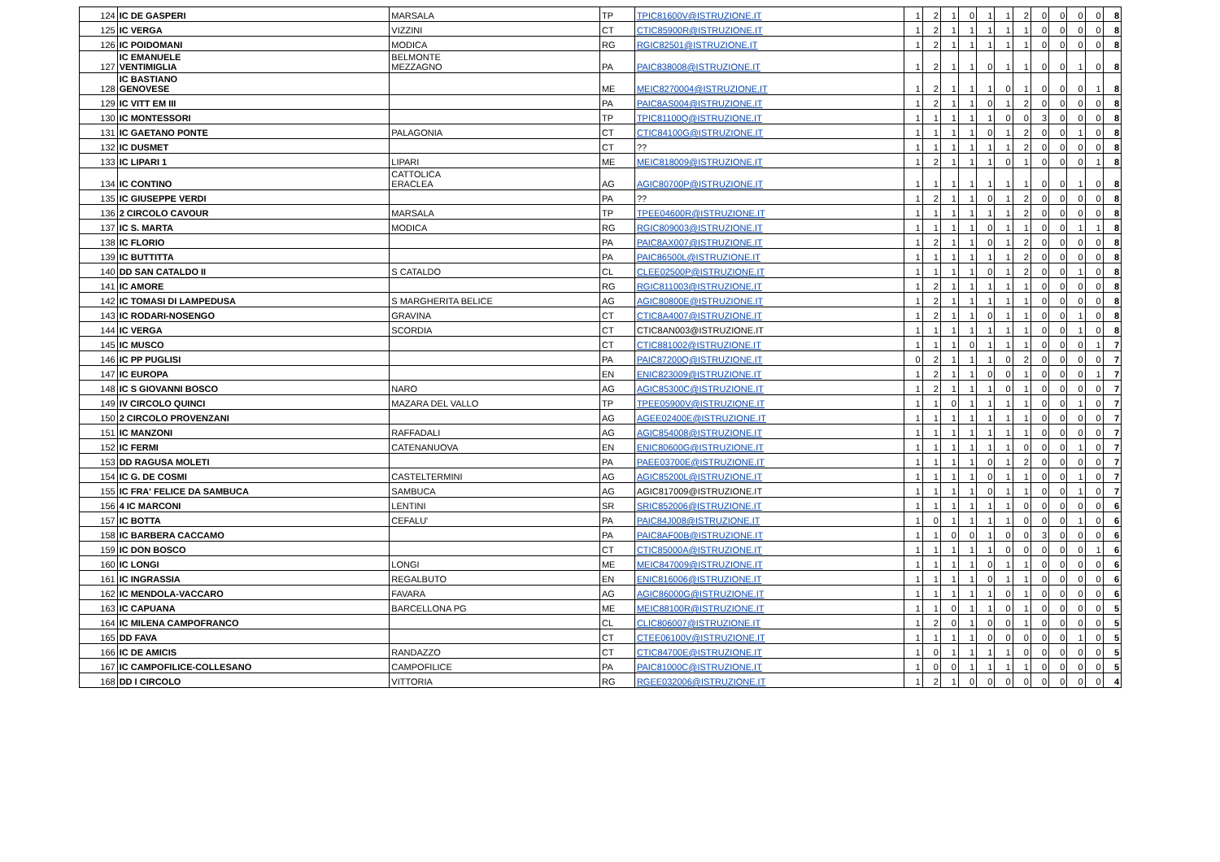| 124 | IC DE GASPERI | MARSALA | TP | TPIC81600V@ISTRUZIONE.IT | 1 | 2 | 1 | 0 | 1 | 1 | 2 | 0 | 0 | 0 | 0 | 8 |
| 125 | IC VERGA | VIZZINI | CT | CTIC85900R@ISTRUZIONE.IT | 1 | 2 | 1 | 1 | 1 | 1 | 1 | 0 | 0 | 0 | 0 | 8 |
| 126 | IC POIDOMANI | MODICA | RG | RGIC82501@ISTRUZIONE.IT | 1 | 2 | 1 | 1 | 1 | 1 | 1 | 0 | 0 | 0 | 0 | 8 |
| 127 | IC EMANUELE VENTIMIGLIA | BELMONTE MEZZAGNO | PA | PAIC838008@ISTRUZIONE.IT | 1 | 2 | 1 | 1 | 0 | 1 | 1 | 0 | 0 | 1 | 0 | 8 |
| 128 | IC BASTIANO GENOVESE | | ME | MEIC8270004@ISTRUZIONE.IT | 1 | 2 | 1 | 1 | 1 | 0 | 1 | 0 | 0 | 0 | 1 | 8 |
| 129 | IC VITT EM III | | PA | PAIC8AS004@ISTRUZIONE.IT | 1 | 2 | 1 | 1 | 0 | 1 | 2 | 0 | 0 | 0 | 0 | 8 |
| 130 | IC MONTESSORI | | TP | TPIC81100Q@ISTRUZIONE.IT | 1 | 1 | 1 | 1 | 1 | 0 | 0 | 3 | 0 | 0 | 0 | 8 |
| 131 | IC GAETANO PONTE | PALAGONIA | CT | CTIC84100G@ISTRUZIONE.IT | 1 | 1 | 1 | 1 | 0 | 1 | 2 | 0 | 0 | 1 | 0 | 8 |
| 132 | IC DUSMET | | CT | ?? | 1 | 1 | 1 | 1 | 1 | 1 | 2 | 0 | 0 | 0 | 0 | 8 |
| 133 | IC LIPARI 1 | LIPARI | ME | MEIC818009@ISTRUZIONE.IT | 1 | 2 | 1 | 1 | 1 | 0 | 1 | 0 | 0 | 0 | 1 | 8 |
| 134 | IC CONTINO | CATTOLICA ERACLEA | AG | AGIC80700P@ISTRUZIONE.IT | 1 | 1 | 1 | 1 | 1 | 1 | 1 | 0 | 0 | 1 | 0 | 8 |
| 135 | IC GIUSEPPE VERDI | | PA | ?? | 1 | 2 | 1 | 1 | 0 | 1 | 2 | 0 | 0 | 0 | 0 | 8 |
| 136 | 2 CIRCOLO CAVOUR | MARSALA | TP | TPEE04600R@ISTRUZIONE.IT | 1 | 1 | 1 | 1 | 1 | 1 | 2 | 0 | 0 | 0 | 0 | 8 |
| 137 | IC S. MARTA | MODICA | RG | RGIC809003@ISTRUZIONE.IT | 1 | 1 | 1 | 1 | 0 | 1 | 1 | 0 | 0 | 1 | 1 | 8 |
| 138 | IC FLORIO | | PA | PAIC8AX007@ISTRUZIONE.IT | 1 | 2 | 1 | 1 | 0 | 1 | 2 | 0 | 0 | 0 | 0 | 8 |
| 139 | IC BUTTITTA | | PA | PAIC86500L@ISTRUZIONE.IT | 1 | 1 | 1 | 1 | 1 | 1 | 2 | 0 | 0 | 0 | 0 | 8 |
| 140 | DD SAN CATALDO II | S CATALDO | CL | CLEE02500P@ISTRUZIONE.IT | 1 | 1 | 1 | 1 | 0 | 1 | 2 | 0 | 0 | 1 | 0 | 8 |
| 141 | IC AMORE | | RG | RGIC811003@ISTRUZIONE.IT | 1 | 2 | 1 | 1 | 1 | 1 | 1 | 0 | 0 | 0 | 0 | 8 |
| 142 | IC TOMASI DI LAMPEDUSA | S MARGHERITA BELICE | AG | AGIC80800E@ISTRUZIONE.IT | 1 | 2 | 1 | 1 | 1 | 1 | 1 | 0 | 0 | 0 | 0 | 8 |
| 143 | IC RODARI-NOSENGO | GRAVINA | CT | CTIC8A4007@ISTRUZIONE.IT | 1 | 2 | 1 | 1 | 0 | 1 | 1 | 0 | 0 | 1 | 0 | 8 |
| 144 | IC VERGA | SCORDIA | CT | CTIC8AN003@ISTRUZIONE.IT | 1 | 1 | 1 | 1 | 1 | 1 | 1 | 0 | 0 | 1 | 0 | 8 |
| 145 | IC MUSCO | | CT | CTIC881002@ISTRUZIONE.IT | 1 | 1 | 1 | 0 | 1 | 1 | 1 | 0 | 0 | 0 | 1 | 7 |
| 146 | IC PP PUGLISI | | PA | PAIC87200Q@ISTRUZIONE.IT | 0 | 2 | 1 | 1 | 1 | 0 | 2 | 0 | 0 | 0 | 0 | 7 |
| 147 | IC EUROPA | | EN | ENIC823009@ISTRUZIONE.IT | 1 | 2 | 1 | 1 | 0 | 0 | 1 | 0 | 0 | 0 | 1 | 7 |
| 148 | IC S GIOVANNI BOSCO | NARO | AG | AGIC85300C@ISTRUZIONE.IT | 1 | 2 | 1 | 1 | 1 | 0 | 1 | 0 | 0 | 0 | 0 | 7 |
| 149 | IV CIRCOLO QUINCI | MAZARA DEL VALLO | TP | TPEE05900V@ISTRUZIONE.IT | 1 | 1 | 0 | 1 | 1 | 1 | 1 | 0 | 0 | 1 | 0 | 7 |
| 150 | 2 CIRCOLO PROVENZANI | | AG | AGEE02400E@ISTRUZIONE.IT | 1 | 1 | 1 | 1 | 1 | 1 | 1 | 0 | 0 | 0 | 0 | 7 |
| 151 | IC MANZONI | RAFFADALI | AG | AGIC854008@ISTRUZIONE.IT | 1 | 1 | 1 | 1 | 1 | 1 | 1 | 0 | 0 | 0 | 0 | 7 |
| 152 | IC FERMI | CATENANUOVA | EN | ENIC80600G@ISTRUZIONE.IT | 1 | 1 | 1 | 1 | 1 | 1 | 0 | 0 | 0 | 1 | 0 | 7 |
| 153 | DD RAGUSA MOLETI | | PA | PAEE03700E@ISTRUZIONE.IT | 1 | 1 | 1 | 1 | 0 | 1 | 2 | 0 | 0 | 0 | 0 | 7 |
| 154 | IC G. DE COSMI | CASTELTERMINI | AG | AGIC85200L@ISTRUZIONE.IT | 1 | 1 | 1 | 1 | 0 | 1 | 1 | 0 | 0 | 1 | 0 | 7 |
| 155 | IC FRA' FELICE DA SAMBUCA | SAMBUCA | AG | AGIC817009@ISTRUZIONE.IT | 1 | 1 | 1 | 1 | 0 | 1 | 1 | 0 | 0 | 1 | 0 | 7 |
| 156 | 4 IC MARCONI | LENTINI | SR | SRIC852006@ISTRUZIONE.IT | 1 | 1 | 1 | 1 | 1 | 1 | 0 | 0 | 0 | 0 | 0 | 6 |
| 157 | IC BOTTA | CEFALU' | PA | PAIC84J008@ISTRUZIONE.IT | 1 | 0 | 1 | 1 | 1 | 1 | 0 | 0 | 0 | 1 | 0 | 6 |
| 158 | IC BARBERA CACCAMO | | PA | PAIC8AF00B@ISTRUZIONE.IT | 1 | 1 | 0 | 0 | 1 | 0 | 0 | 3 | 0 | 0 | 0 | 6 |
| 159 | IC DON BOSCO | | CT | CTIC85000A@ISTRUZIONE.IT | 1 | 1 | 1 | 1 | 1 | 0 | 0 | 0 | 0 | 0 | 1 | 6 |
| 160 | IC LONGI | LONGI | ME | MEIC847009@ISTRUZIONE.IT | 1 | 1 | 1 | 1 | 0 | 1 | 1 | 0 | 0 | 0 | 0 | 6 |
| 161 | IC INGRASSIA | REGALBUTO | EN | ENIC816006@ISTRUZIONE.IT | 1 | 1 | 1 | 1 | 0 | 1 | 1 | 0 | 0 | 0 | 0 | 6 |
| 162 | IC MENDOLA-VACCARO | FAVARA | AG | AGIC86000G@ISTRUZIONE.IT | 1 | 1 | 1 | 1 | 1 | 0 | 1 | 0 | 0 | 0 | 0 | 6 |
| 163 | IC CAPUANA | BARCELLONA PG | ME | MEIC88100R@ISTRUZIONE.IT | 1 | 1 | 0 | 1 | 1 | 0 | 1 | 0 | 0 | 0 | 0 | 5 |
| 164 | IC MILENA CAMPOFRANCO | | CL | CLIC806007@ISTRUZIONE.IT | 1 | 2 | 0 | 1 | 0 | 0 | 1 | 0 | 0 | 0 | 0 | 5 |
| 165 | DD FAVA | | CT | CTEE06100V@ISTRUZIONE.IT | 1 | 1 | 1 | 1 | 0 | 0 | 0 | 0 | 0 | 1 | 0 | 5 |
| 166 | IC DE AMICIS | RANDAZZO | CT | CTIC84700E@ISTRUZIONE.IT | 1 | 0 | 1 | 1 | 1 | 1 | 0 | 0 | 0 | 0 | 0 | 5 |
| 167 | IC CAMPOFILICE-COLLESANO | CAMPOFILICE | PA | PAIC81000C@ISTRUZIONE.IT | 1 | 0 | 0 | 1 | 1 | 1 | 1 | 0 | 0 | 0 | 0 | 5 |
| 168 | DD I CIRCOLO | VITTORIA | RG | RGEE032006@ISTRUZIONE.IT | 1 | 2 | 1 | 0 | 0 | 0 | 0 | 0 | 0 | 0 | 0 | 4 |